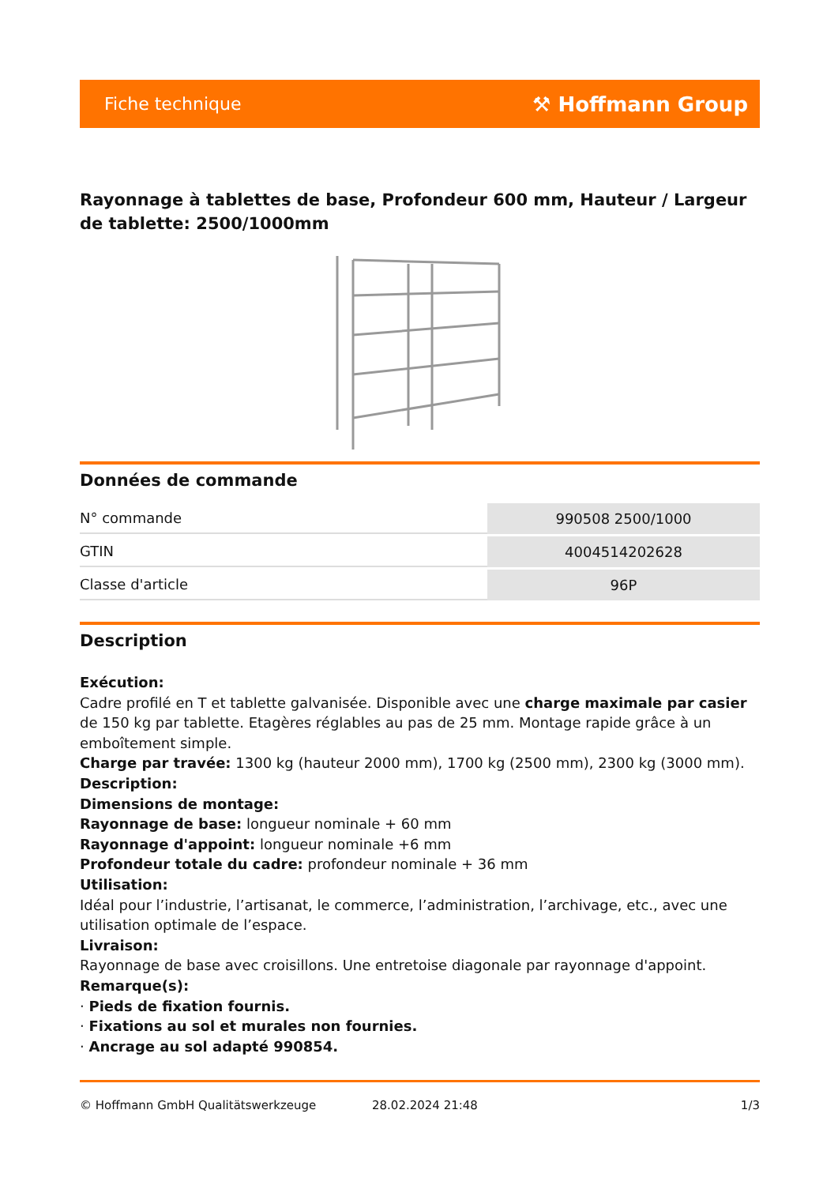Fiche technique ⚒ Hoffmann Group
Rayonnage à tablettes de base, Profondeur 600 mm, Hauteur / Largeur de tablette: 2500/1000mm
Données de commande
| N° commande | 990508 2500/1000 |
| GTIN | 4004514202628 |
| Classe d'article | 96P |
Description
Exécution:
Cadre profilé en T et tablette galvanisée. Disponible avec une charge maximale par casier de 150 kg par tablette. Etagères réglables au pas de 25 mm. Montage rapide grâce à un emboîtement simple.
Charge par travée: 1300 kg (hauteur 2000 mm), 1700 kg (2500 mm), 2300 kg (3000 mm).
Description:
Dimensions de montage:
Rayonnage de base: longueur nominale + 60 mm
Rayonnage d'appoint: longueur nominale +6 mm
Profondeur totale du cadre: profondeur nominale + 36 mm
Utilisation:
Idéal pour l’industrie, l’artisanat, le commerce, l’administration, l’archivage, etc., avec une utilisation optimale de l’espace.
Livraison:
Rayonnage de base avec croisillons. Une entretoise diagonale par rayonnage d'appoint.
Remarque(s):
· Pieds de fixation fournis.
· Fixations au sol et murales non fournies.
· Ancrage au sol adapté 990854.
© Hoffmann GmbH Qualitätswerkzeuge 28.02.2024 21:48 1/3